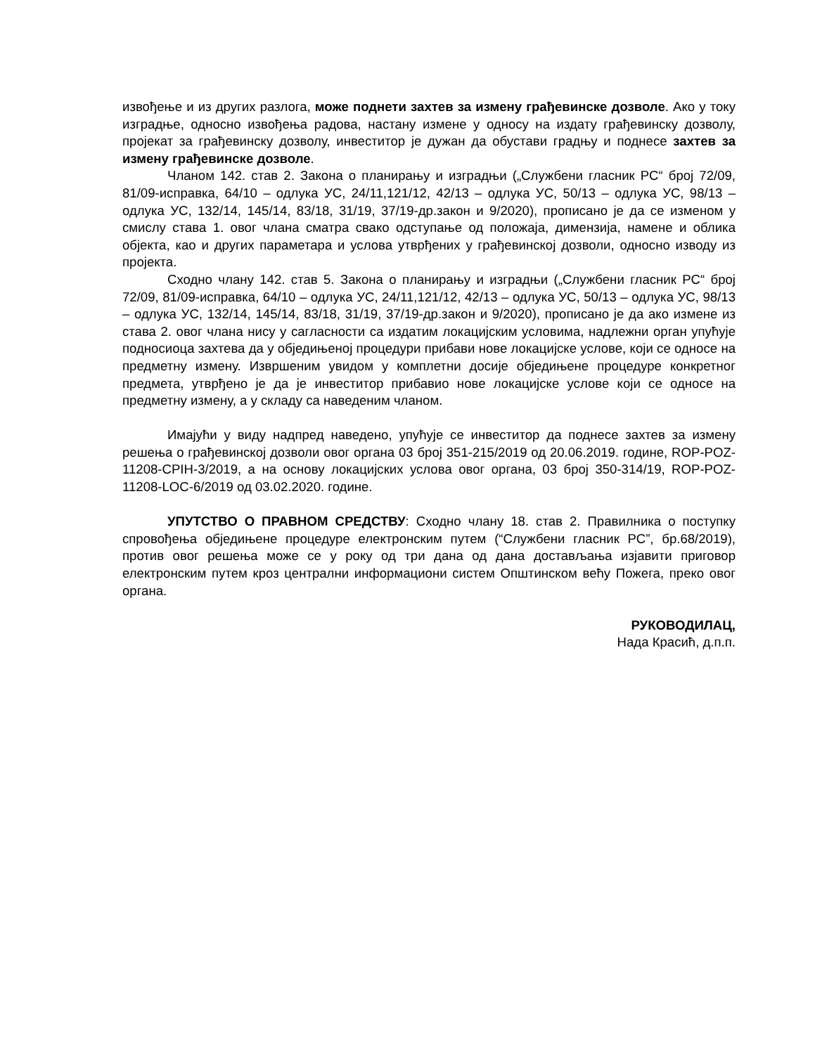извођење и из других разлога, може поднети захтев за измену грађевинске дозволе. Ако у току изградње, односно извођења радова, настану измене у односу на издату грађевинску дозволу, пројекат за грађевинску дозволу, инвеститор је дужан да обустави градњу и поднесе захтев за измену грађевинске дозволе.
Чланом 142. став 2. Закона о планирању и изградњи („Службени гласник РС“ број 72/09, 81/09-исправка, 64/10 – одлука УС, 24/11,121/12, 42/13 – одлука УС, 50/13 – одлука УС, 98/13 – одлука УС, 132/14, 145/14, 83/18, 31/19, 37/19-др.закон и 9/2020), прописано је да се изменом у смислу става 1. овог члана сматра свако одступање од положаја, димензија, намене и облика објекта, као и других параметара и услова утврђених у грађевинској дозволи, односно изводу из пројекта.
Сходно члану 142. став 5. Закона о планирању и изградњи („Службени гласник РС“ број 72/09, 81/09-исправка, 64/10 – одлука УС, 24/11,121/12, 42/13 – одлука УС, 50/13 – одлука УС, 98/13 – одлука УС, 132/14, 145/14, 83/18, 31/19, 37/19-др.закон и 9/2020), прописано је да ако измене из става 2. овог члана нису у сагласности са издатим локацијским условима, надлежни орган упућује подносиоца захтева да у обједињеној процедури прибави нове локацијске услове, који се односе на предметну измену. Извршеним увидом у комплетни досије обједињене процедуре конкретног предмета, утврђено је да је инвеститор прибавио нове локацијске услове који се односе на предметну измену, а у складу са наведеним чланом.
Имајући у виду надпред наведено, упућује се инвеститор да поднесе захтев за измену решења о грађевинској дозволи овог органа 03 број 351-215/2019 од 20.06.2019. године, ROP-POZ-11208-CPIH-3/2019, а на основу локацијских услова овог органа, 03 број 350-314/19, ROP-POZ-11208-LOC-6/2019 од 03.02.2020. године.
УПУТСТВО О ПРАВНОМ СРЕДСТВУ: Сходно члану 18. став 2. Правилника о поступку спровођења обједињене процедуре електронским путем (“Службени гласник РС”, бр.68/2019), против овог решења може се у року од три дана од дана достављања изјавити приговор електронским путем кроз централни информациони систем Општинском већу Пожега, преко овог органа.
РУКОВОДИЛАЦ,
Нада Красић, д.п.п.